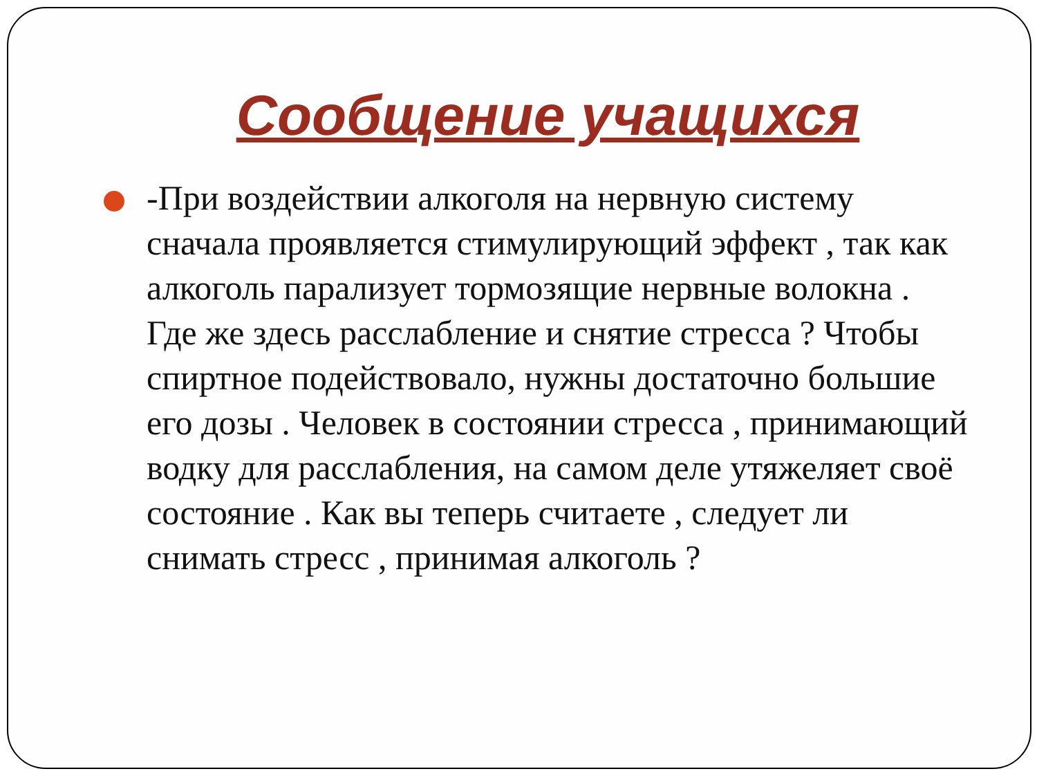Сообщение учащихся
-При воздействии алкоголя на нервную систему сначала проявляется стимулирующий эффект , так как алкоголь парализует тормозящие нервные волокна . Где же здесь расслабление и снятие стресса ? Чтобы спиртное подействовало, нужны достаточно большие его дозы . Человек в состоянии стресса , принимающий водку для расслабления, на самом деле утяжеляет своё состояние . Как вы теперь считаете , следует ли снимать стресс , принимая алкоголь ?